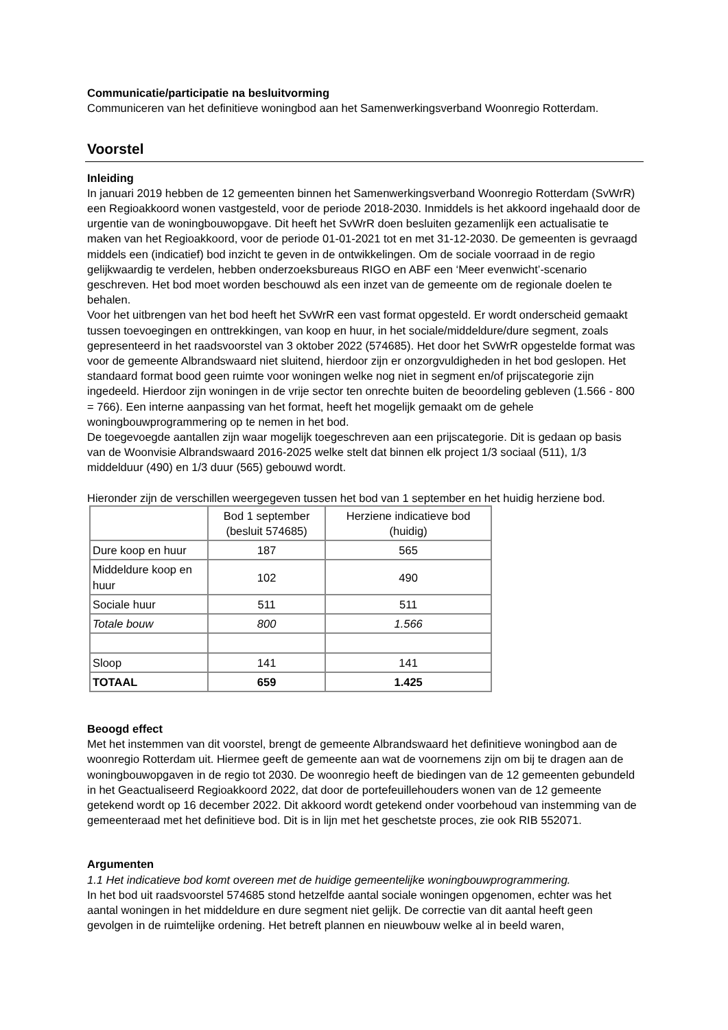Communicatie/participatie na besluitvorming
Communiceren van het definitieve woningbod aan het Samenwerkingsverband Woonregio Rotterdam.
Voorstel
Inleiding
In januari 2019 hebben de 12 gemeenten binnen het Samenwerkingsverband Woonregio Rotterdam (SvWrR) een Regioakkoord wonen vastgesteld, voor de periode 2018-2030. Inmiddels is het akkoord ingehaald door de urgentie van de woningbouwopgave. Dit heeft het SvWrR doen besluiten gezamenlijk een actualisatie te maken van het Regioakkoord, voor de periode 01-01-2021 tot en met 31-12-2030. De gemeenten is gevraagd middels een (indicatief) bod inzicht te geven in de ontwikkelingen. Om de sociale voorraad in de regio gelijkwaardig te verdelen, hebben onderzoeksbureaus RIGO en ABF een ‘Meer evenwicht’-scenario geschreven. Het bod moet worden beschouwd als een inzet van de gemeente om de regionale doelen te behalen.
Voor het uitbrengen van het bod heeft het SvWrR een vast format opgesteld. Er wordt onderscheid gemaakt tussen toevoegingen en onttrekkingen, van koop en huur, in het sociale/middeldure/dure segment, zoals gepresenteerd in het raadsvoorstel van 3 oktober 2022 (574685). Het door het SvWrR opgestelde format was voor de gemeente Albrandswaard niet sluitend, hierdoor zijn er onzorgvuldigheden in het bod geslopen. Het standaard format bood geen ruimte voor woningen welke nog niet in segment en/of prijscategorie zijn ingedeeld. Hierdoor zijn woningen in de vrije sector ten onrechte buiten de beoordeling gebleven (1.566 - 800 = 766). Een interne aanpassing van het format, heeft het mogelijk gemaakt om de gehele woningbouwprogrammering op te nemen in het bod.
De toegevoegde aantallen zijn waar mogelijk toegeschreven aan een prijscategorie. Dit is gedaan op basis van de Woonvisie Albrandswaard 2016-2025 welke stelt dat binnen elk project 1/3 sociaal (511), 1/3 middelduur (490) en 1/3 duur (565) gebouwd wordt.
Hieronder zijn de verschillen weergegeven tussen het bod van 1 september en het huidig herziene bod.
| | Bod 1 september (besluit 574685) | Herziene indicatieve bod (huidig) |
| Dure koop en huur | 187 | 565 |
| Middeldure koop en huur | 102 | 490 |
| Sociale huur | 511 | 511 |
| Totale bouw | 800 | 1.566 |
| Sloop | 141 | 141 |
| TOTAAL | 659 | 1.425 |
Beoogd effect
Met het instemmen van dit voorstel, brengt de gemeente Albrandswaard het definitieve woningbod aan de woonregio Rotterdam uit. Hiermee geeft de gemeente aan wat de voornemens zijn om bij te dragen aan de woningbouwopgaven in de regio tot 2030. De woonregio heeft de biedingen van de 12 gemeenten gebundeld in het Geactualiseerd Regioakkoord 2022, dat door de portefeuillehouders wonen van de 12 gemeente getekend wordt op 16 december 2022. Dit akkoord wordt getekend onder voorbehoud van instemming van de gemeenteraad met het definitieve bod. Dit is in lijn met het geschetste proces, zie ook RIB 552071.
Argumenten
1.1 Het indicatieve bod komt overeen met de huidige gemeentelijke woningbouwprogrammering.
In het bod uit raadsvoorstel 574685 stond hetzelfde aantal sociale woningen opgenomen, echter was het aantal woningen in het middeldure en dure segment niet gelijk. De correctie van dit aantal heeft geen gevolgen in de ruimtelijke ordening. Het betreft plannen en nieuwbouw welke al in beeld waren,